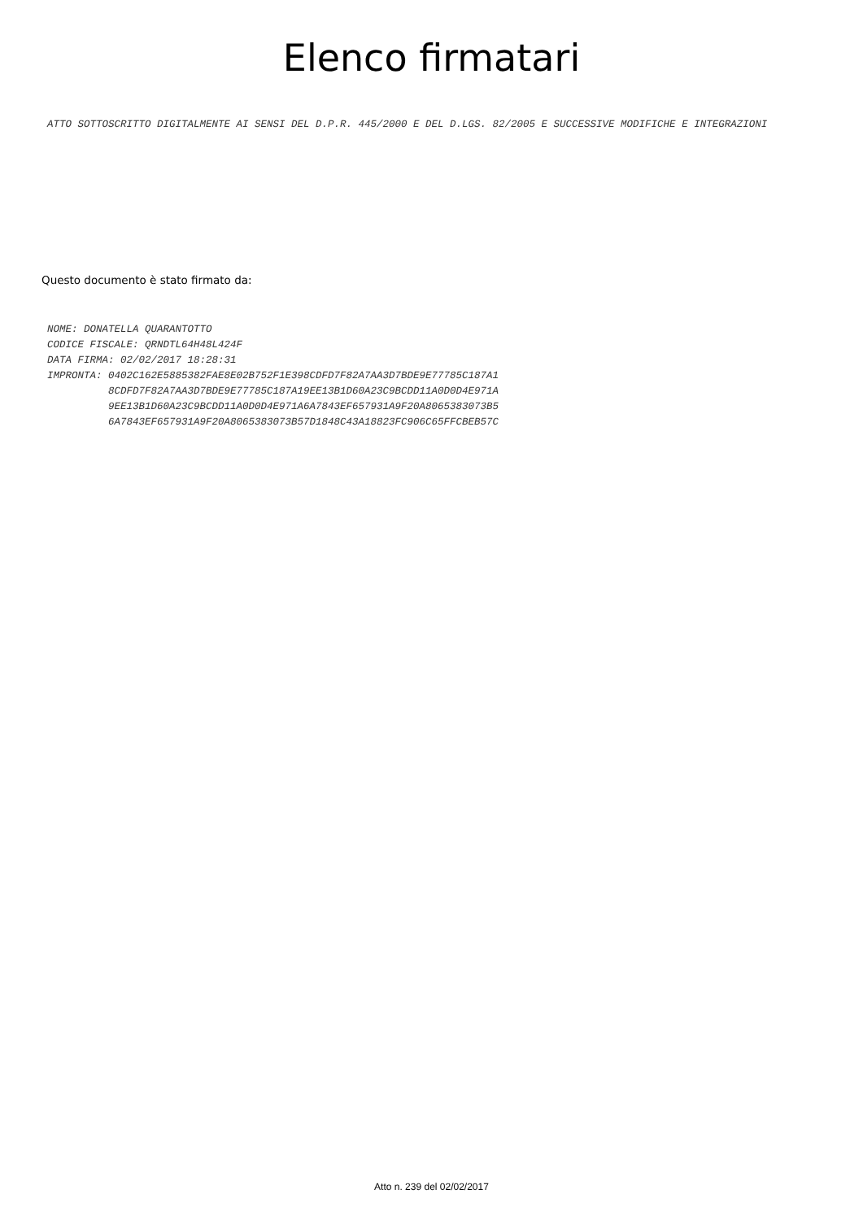Elenco firmatari
ATTO SOTTOSCRITTO DIGITALMENTE AI SENSI DEL D.P.R. 445/2000 E DEL D.LGS. 82/2005 E SUCCESSIVE MODIFICHE E INTEGRAZIONI
Questo documento è stato firmato da:
NOME: DONATELLA QUARANTOTTO CODICE FISCALE: QRNDTL64H48L424F DATA FIRMA: 02/02/2017 18:28:31 IMPRONTA: 0402C162E5885382FAE8E02B752F1E398CDFD7F82A7AA3D7BDE9E77785C187A1 8CDFD7F82A7AA3D7BDE9E77785C187A19EE13B1D60A23C9BCDD11A0D0D4E971A 9EE13B1D60A23C9BCDD11A0D0D4E971A6A7843EF657931A9F20A8065383073B5 6A7843EF657931A9F20A8065383073B57D1848C43A18823FC906C65FFCBEB57C
Atto n. 239 del 02/02/2017